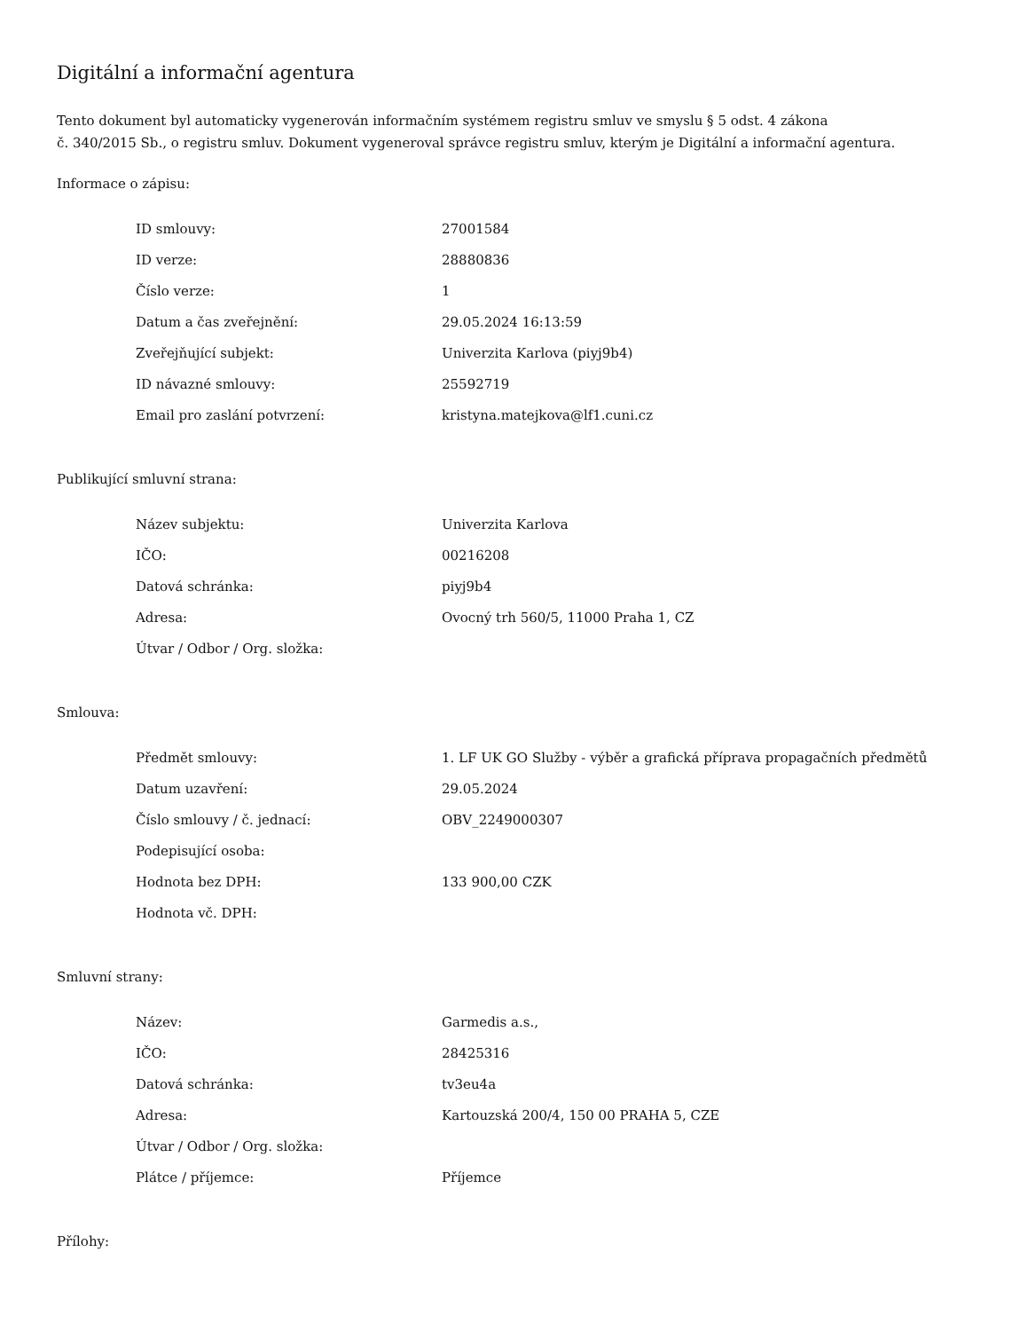Digitální a informační agentura
Tento dokument byl automaticky vygenerován informačním systémem registru smluv ve smyslu § 5 odst. 4 zákona
č. 340/2015 Sb., o registru smluv. Dokument vygeneroval správce registru smluv, kterým je Digitální a informační agentura.
Informace o zápisu:
| ID smlouvy: | 27001584 |
| ID verze: | 28880836 |
| Číslo verze: | 1 |
| Datum a čas zveřejnění: | 29.05.2024 16:13:59 |
| Zveřejňující subjekt: | Univerzita Karlova (piyj9b4) |
| ID návazné smlouvy: | 25592719 |
| Email pro zaslání potvrzení: | kristyna.matejkova@lf1.cuni.cz |
Publikující smluvní strana:
| Název subjektu: | Univerzita Karlova |
| IČO: | 00216208 |
| Datová schránka: | piyj9b4 |
| Adresa: | Ovocný trh 560/5, 11000 Praha 1, CZ |
| Útvar / Odbor / Org. složka: | |
Smlouva:
| Předmět smlouvy: | 1. LF UK GO Služby - výběr a grafická příprava propagačních předmětů |
| Datum uzavření: | 29.05.2024 |
| Číslo smlouvy / č. jednací: | OBV_2249000307 |
| Podepisující osoba: | |
| Hodnota bez DPH: | 133 900,00 CZK |
| Hodnota vč. DPH: | |
Smluvní strany:
| Název: | Garmedis a.s., |
| IČO: | 28425316 |
| Datová schránka: | tv3eu4a |
| Adresa: | Kartouzská 200/4, 150 00 PRAHA 5, CZE |
| Útvar / Odbor / Org. složka: | |
| Plátce / příjemce: | Příjemce |
Přílohy: